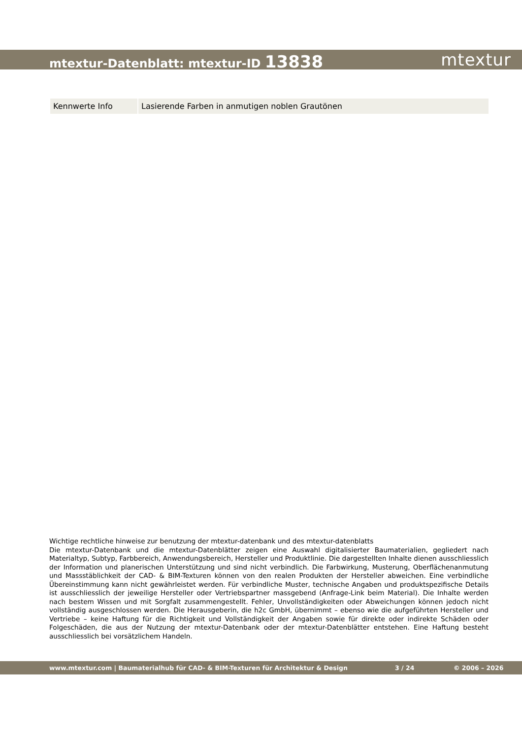mtextur-Datenblatt: mtextur-ID 13838
mtextur
| Kennwerte Info | Lasierende Farben in anmutigen noblen Grautönen |
Wichtige rechtliche hinweise zur benutzung der mtextur-datenbank und des mtextur-datenblatts
Die mtextur-Datenbank und die mtextur-Datenblätter zeigen eine Auswahl digitalisierter Baumaterialien, gegliedert nach Materialtyp, Subtyp, Farbbereich, Anwendungsbereich, Hersteller und Produktlinie. Die dargestellten Inhalte dienen ausschliesslich der Information und planerischen Unterstützung und sind nicht verbindlich. Die Farbwirkung, Musterung, Oberflächenanmutung und Massstäblichkeit der CAD- & BIM-Texturen können von den realen Produkten der Hersteller abweichen. Eine verbindliche Übereinstimmung kann nicht gewährleistet werden. Für verbindliche Muster, technische Angaben und produktspezifische Details ist ausschliesslich der jeweilige Hersteller oder Vertriebspartner massgebend (Anfrage-Link beim Material). Die Inhalte werden nach bestem Wissen und mit Sorgfalt zusammengestellt. Fehler, Unvollständigkeiten oder Abweichungen können jedoch nicht vollständig ausgeschlossen werden. Die Herausgeberin, die h2c GmbH, übernimmt – ebenso wie die aufgeführten Hersteller und Vertriebe – keine Haftung für die Richtigkeit und Vollständigkeit der Angaben sowie für direkte oder indirekte Schäden oder Folgeschäden, die aus der Nutzung der mtextur-Datenbank oder der mtextur-Datenblätter entstehen. Eine Haftung besteht ausschliesslich bei vorsätzlichem Handeln.
www.mtextur.com | Baumaterialhub für CAD- & BIM-Texturen für Architektur & Design 3 / 24 © 2006 – 2026